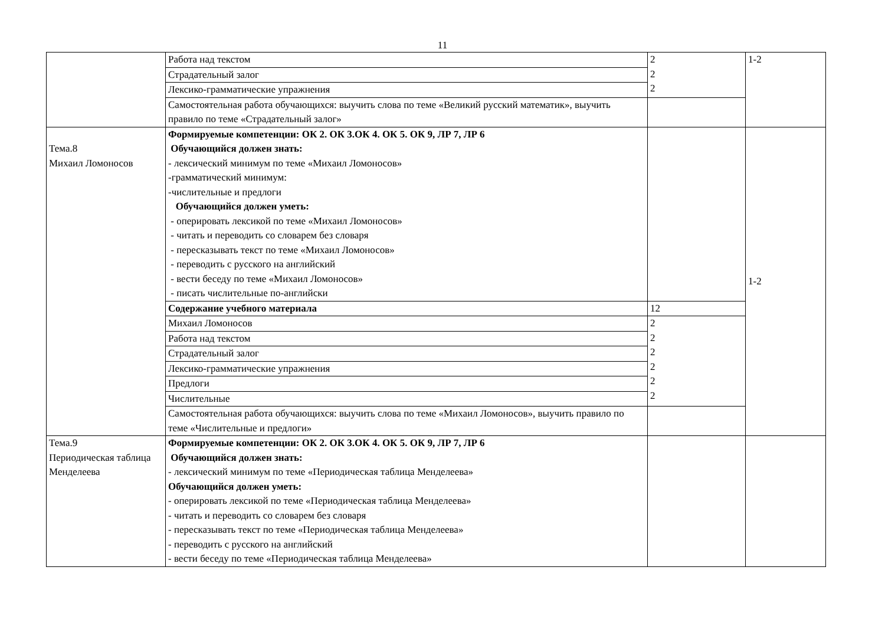11
| | Работа над текстом | 2 2 2 | 1-2 |
| | Страдательный залог | | |
| | Лексико-грамматические упражнения | | |
| | Самостоятельная работа обучающихся: выучить слова по теме «Великий русский математик», выучить правило по теме «Страдательный залог» | | |
| Тема.8 Михаил Ломоносов | Формируемые компетенции: ОК 2. ОК 3.ОК 4. ОК 5. ОК 9, ЛР 7, ЛР 6 Обучающийся должен знать: - лексический минимум по теме «Михаил Ломоносов» -грамматический минимум: -числительные и предлоги Обучающийся должен уметь: - оперировать лексикой по теме «Михаил Ломоносов» - читать и переводить со словарем без словаря - пересказывать текст по теме «Михаил Ломоносов» - переводить с русского на английский - вести беседу по теме «Михаил Ломоносов» - писать числительные по-английски | | 1-2 |
| | Содержание учебного материала | 12 | |
| | Михаил Ломоносов | 2 2 2 2 2 2 | |
| | Работа над текстом | | |
| | Страдательный залог | | |
| | Лексико-грамматические упражнения | | |
| | Предлоги | | |
| | Числительные | | |
| | Самостоятельная работа обучающихся: выучить слова по теме «Михаил Ломоносов», выучить правило по теме «Числительные и предлоги» | | |
| Тема.9 Периодическая таблица Менделеева | Формируемые компетенции: ОК 2. ОК 3.ОК 4. ОК 5. ОК 9, ЛР 7, ЛР 6 Обучающийся должен знать: - лексический минимум по теме «Периодическая таблица Менделеева» Обучающийся должен уметь: - оперировать лексикой по теме «Периодическая таблица Менделеева» - читать и переводить со словарем без словаря - пересказывать текст по теме «Периодическая таблица Менделеева» - переводить с русского на английский - вести беседу по теме «Периодическая таблица Менделеева» | | |